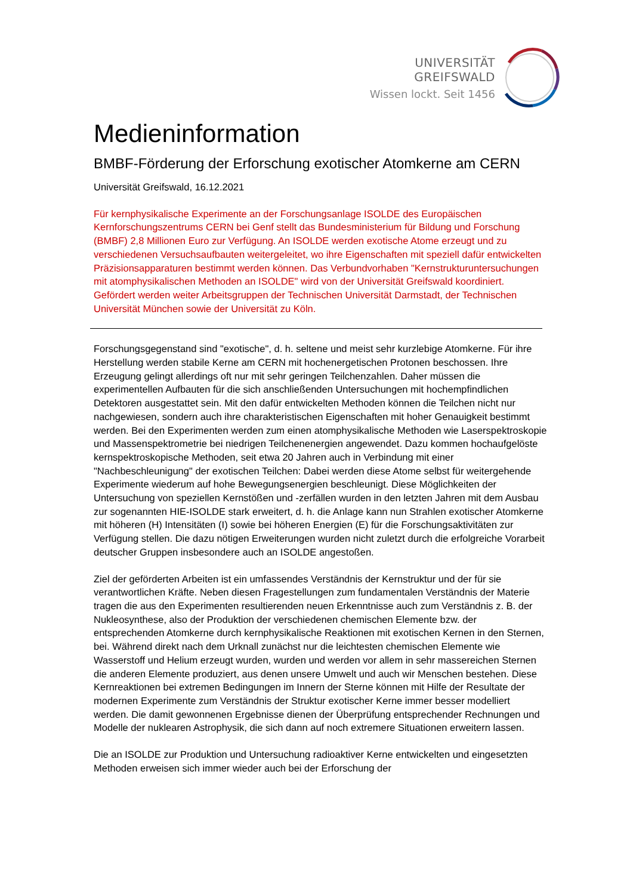UNIVERSITÄT GREIFSWALD
Wissen lockt. Seit 1456
Medieninformation
BMBF-Förderung der Erforschung exotischer Atomkerne am CERN
Universität Greifswald, 16.12.2021
Für kernphysikalische Experimente an der Forschungsanlage ISOLDE des Europäischen Kernforschungszentrums CERN bei Genf stellt das Bundesministerium für Bildung und Forschung (BMBF) 2,8 Millionen Euro zur Verfügung. An ISOLDE werden exotische Atome erzeugt und zu verschiedenen Versuchsaufbauten weitergeleitet, wo ihre Eigenschaften mit speziell dafür entwickelten Präzisionsapparaturen bestimmt werden können. Das Verbundvorhaben "Kernstrukturuntersuchungen mit atomphysikalischen Methoden an ISOLDE" wird von der Universität Greifswald koordiniert. Gefördert werden weiter Arbeitsgruppen der Technischen Universität Darmstadt, der Technischen Universität München sowie der Universität zu Köln.
Forschungsgegenstand sind "exotische", d. h. seltene und meist sehr kurzlebige Atomkerne. Für ihre Herstellung werden stabile Kerne am CERN mit hochenergetischen Protonen beschossen. Ihre Erzeugung gelingt allerdings oft nur mit sehr geringen Teilchenzahlen. Daher müssen die experimentellen Aufbauten für die sich anschließenden Untersuchungen mit hochempfindlichen Detektoren ausgestattet sein. Mit den dafür entwickelten Methoden können die Teilchen nicht nur nachgewiesen, sondern auch ihre charakteristischen Eigenschaften mit hoher Genauigkeit bestimmt werden. Bei den Experimenten werden zum einen atomphysikalische Methoden wie Laserspektroskopie und Massenspektrometrie bei niedrigen Teilchenenergien angewendet. Dazu kommen hochaufgelöste kernspektroskopische Methoden, seit etwa 20 Jahren auch in Verbindung mit einer "Nachbeschleunigung" der exotischen Teilchen: Dabei werden diese Atome selbst für weitergehende Experimente wiederum auf hohe Bewegungsenergien beschleunigt. Diese Möglichkeiten der Untersuchung von speziellen Kernstößen und -zerfällen wurden in den letzten Jahren mit dem Ausbau zur sogenannten HIE-ISOLDE stark erweitert, d. h. die Anlage kann nun Strahlen exotischer Atomkerne mit höheren (H) Intensitäten (I) sowie bei höheren Energien (E) für die Forschungsaktivitäten zur Verfügung stellen. Die dazu nötigen Erweiterungen wurden nicht zuletzt durch die erfolgreiche Vorarbeit deutscher Gruppen insbesondere auch an ISOLDE angestoßen.
Ziel der geförderten Arbeiten ist ein umfassendes Verständnis der Kernstruktur und der für sie verantwortlichen Kräfte. Neben diesen Fragestellungen zum fundamentalen Verständnis der Materie tragen die aus den Experimenten resultierenden neuen Erkenntnisse auch zum Verständnis z. B. der Nukleosynthese, also der Produktion der verschiedenen chemischen Elemente bzw. der entsprechenden Atomkerne durch kernphysikalische Reaktionen mit exotischen Kernen in den Sternen, bei. Während direkt nach dem Urknall zunächst nur die leichtesten chemischen Elemente wie Wasserstoff und Helium erzeugt wurden, wurden und werden vor allem in sehr massereichen Sternen die anderen Elemente produziert, aus denen unsere Umwelt und auch wir Menschen bestehen. Diese Kernreaktionen bei extremen Bedingungen im Innern der Sterne können mit Hilfe der Resultate der modernen Experimente zum Verständnis der Struktur exotischer Kerne immer besser modelliert werden. Die damit gewonnenen Ergebnisse dienen der Überprüfung entsprechender Rechnungen und Modelle der nuklearen Astrophysik, die sich dann auf noch extremere Situationen erweitern lassen.
Die an ISOLDE zur Produktion und Untersuchung radioaktiver Kerne entwickelten und eingesetzten Methoden erweisen sich immer wieder auch bei der Erforschung der